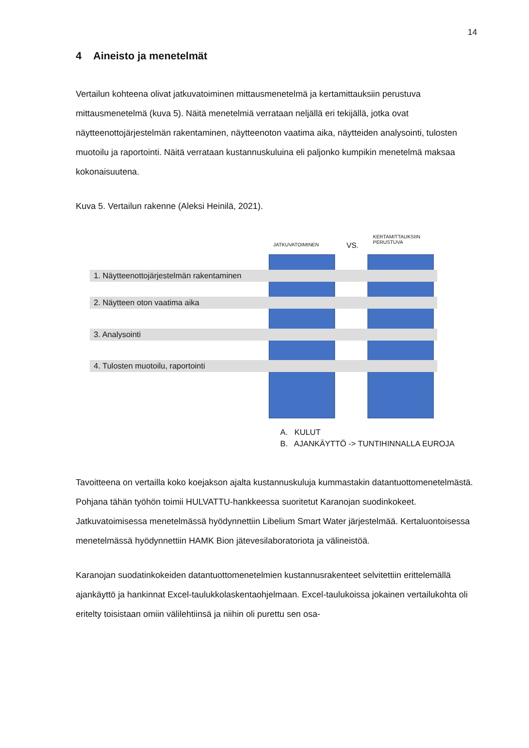14
4 Aineisto ja menetelmät
Vertailun kohteena olivat jatkuvatoiminen mittausmenetelmä ja kertamittauksiin perustuva mittausmenetelmä (kuva 5). Näitä menetelmiä verrataan neljällä eri tekijällä, jotka ovat näytteenottojärjestelmän rakentaminen, näytteenoton vaatima aika, näytteiden analysointi, tulosten muotoilu ja raportointi. Näitä verrataan kustannuskuluina eli paljonko kumpikin menetelmä maksaa kokonaisuutena.
Kuva 5. Vertailun rakenne (Aleksi Heinilä, 2021).
JATKUVATOIMINEN VS.
KERTAMITTAUKSIIN
PERUSTUVA
1. Näytteenottojärjestelmän rakentaminen
2. Näytteen oton vaatima aika
3. Analysointi
4. Tulosten muotoilu, raportointi
A. KULUT
B. AJANKÄYTTÖ -> TUNTIHINNALLA EUROJA
Tavoitteena on vertailla koko koejakson ajalta kustannuskuluja kummastakin datantuottomenetelmästä. Pohjana tähän työhön toimii HULVATTU-hankkeessa suoritetut Karanojan suodinkokeet. Jatkuvatoimisessa menetelmässä hyödynnettiin Libelium Smart Water järjestelmää. Kertaluontoisessa menetelmässä hyödynnettiin HAMK Bion jätevesilaboratoriota ja välineistöä.
Karanojan suodatinkokeiden datantuottomenetelmien kustannusrakenteet selvitettiin erittelemällä ajankäyttö ja hankinnat Excel-taulukkolaskentaohjelmaan. Excel-taulukoissa jokainen vertailukohta oli eritelty toisistaan omiin välilehtiinsä ja niihin oli purettu sen osa-